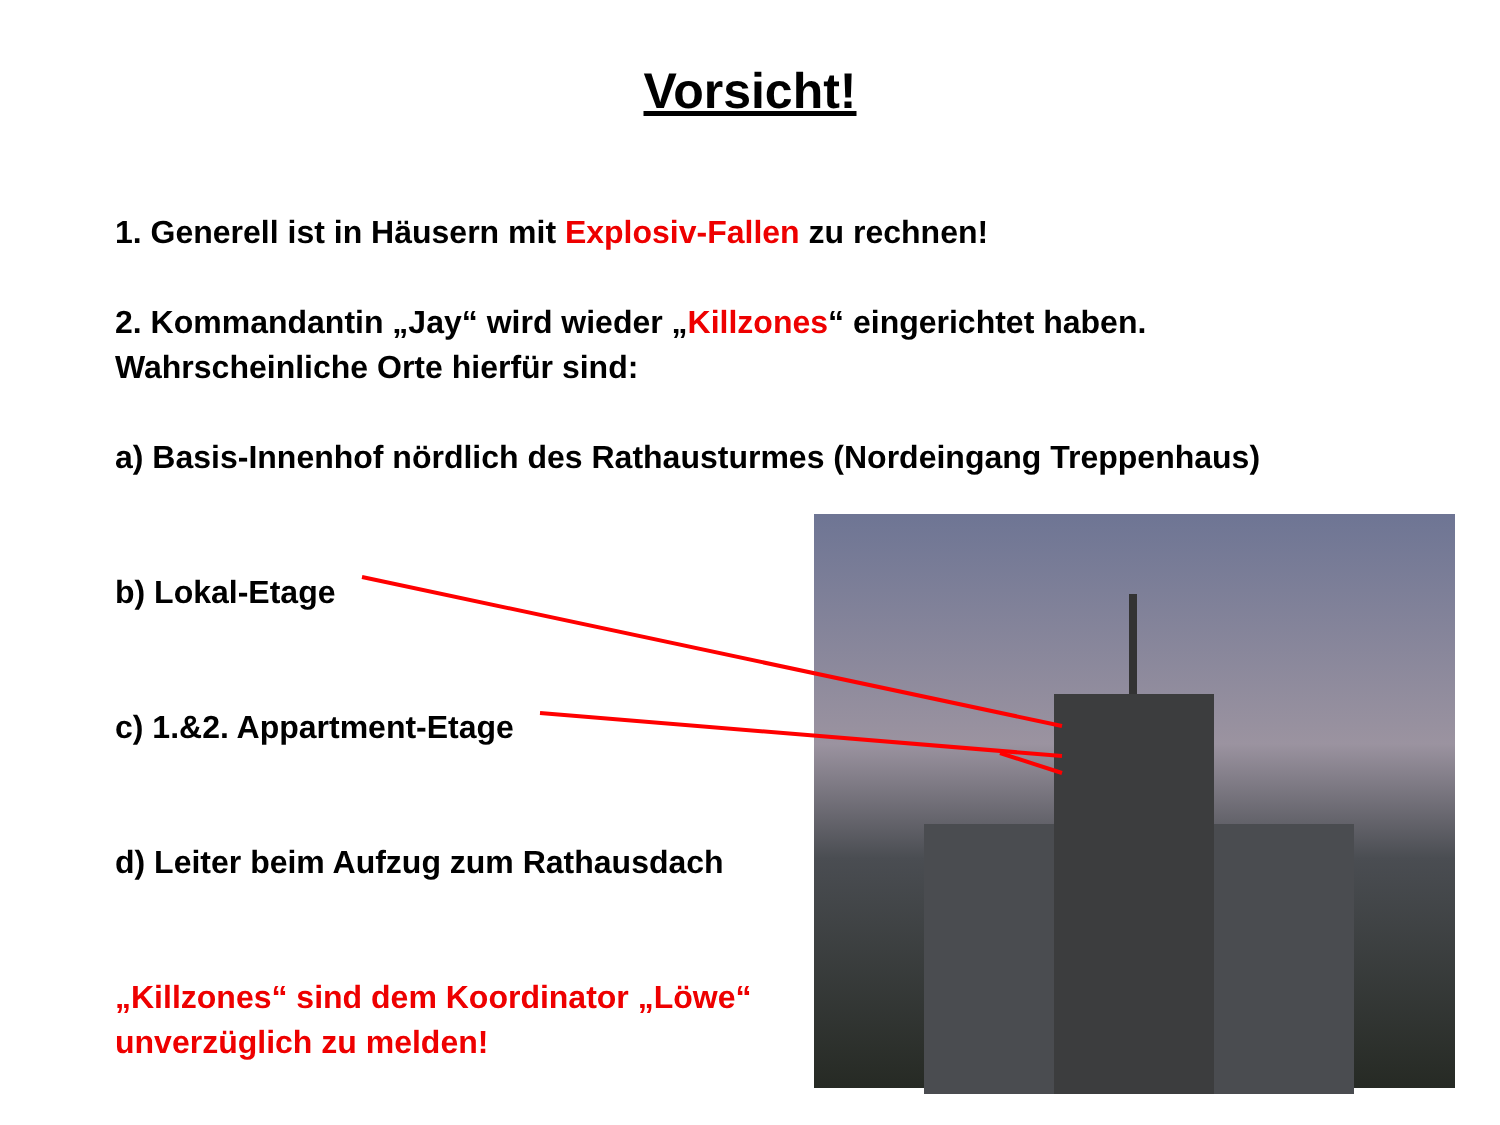Vorsicht!
1. Generell ist in Häusern mit Explosiv-Fallen zu rechnen!
2. Kommandantin „Jay“ wird wieder „Killzones“ eingerichtet haben.
Wahrscheinliche Orte hierfür sind:
a) Basis-Innenhof nördlich des Rathausturmes (Nordeingang Treppenhaus)
b) Lokal-Etage
c) 1.&2. Appartment-Etage
d) Leiter beim Aufzug zum Rathausdach
„Killzones“ sind dem Koordinator „Löwe“
unverzüglich zu melden!